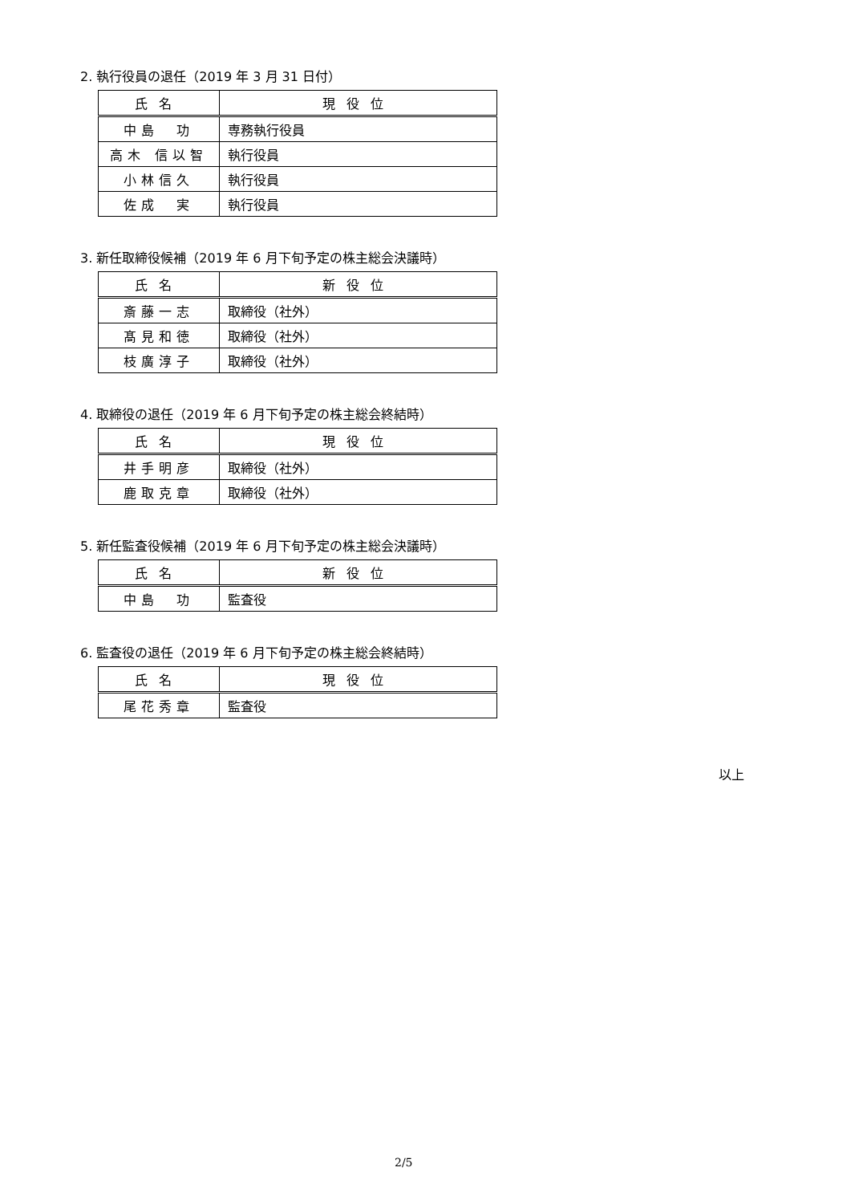2. 執行役員の退任（2019 年 3 月 31 日付）
| 氏名 | 現役位 |
| --- | --- |
| 中島 功 | 専務執行役員 |
| 高木 信以智 | 執行役員 |
| 小林信久 | 執行役員 |
| 佐成 実 | 執行役員 |
3. 新任取締役候補（2019 年 6 月下旬予定の株主総会決議時）
| 氏名 | 新役位 |
| --- | --- |
| 斎藤一志 | 取締役（社外） |
| 髙見和徳 | 取締役（社外） |
| 枝廣淳子 | 取締役（社外） |
4. 取締役の退任（2019 年 6 月下旬予定の株主総会終結時）
| 氏名 | 現役位 |
| --- | --- |
| 井手明彦 | 取締役（社外） |
| 鹿取克章 | 取締役（社外） |
5. 新任監査役候補（2019 年 6 月下旬予定の株主総会決議時）
| 氏名 | 新役位 |
| --- | --- |
| 中島 功 | 監査役 |
6. 監査役の退任（2019 年 6 月下旬予定の株主総会終結時）
| 氏名 | 現役位 |
| --- | --- |
| 尾花秀章 | 監査役 |
以上
2/5